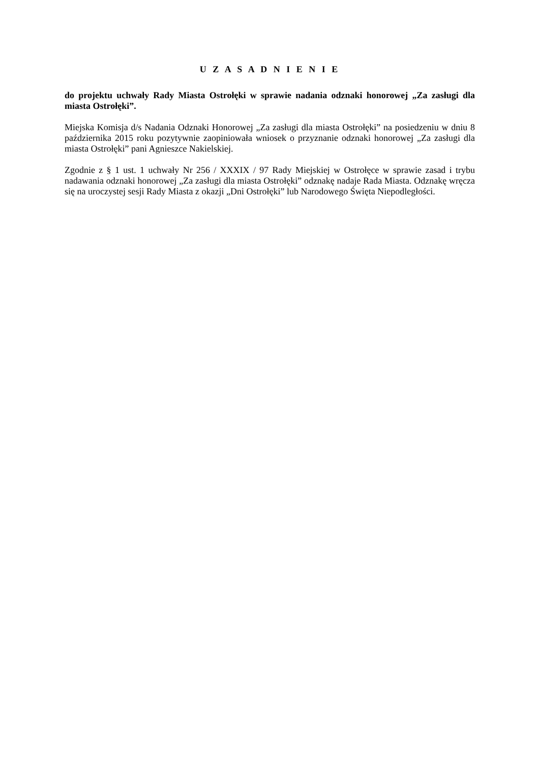U Z A S A D N I E N I E
do projektu uchwały Rady Miasta Ostrołęki w sprawie nadania odznaki honorowej „Za zasługi dla miasta Ostrołęki”.
Miejska Komisja d/s Nadania Odznaki Honorowej „Za zasługi dla miasta Ostrołęki” na posiedzeniu w dniu 8 października 2015 roku pozytywnie zaopiniowała wniosek o przyznanie odznaki honorowej „Za zasługi dla miasta Ostrołęki” pani Agnieszce Nakielskiej.
Zgodnie z § 1 ust. 1 uchwały Nr 256 / XXXIX / 97 Rady Miejskiej w Ostrołęce w sprawie zasad i trybu nadawania odznaki honorowej „Za zasługi dla miasta Ostrołęki” odznakę nadaje Rada Miasta. Odznakę wręcza się na uroczystej sesji Rady Miasta z okazji „Dni Ostrołęki” lub Narodowego Święta Niepodległości.